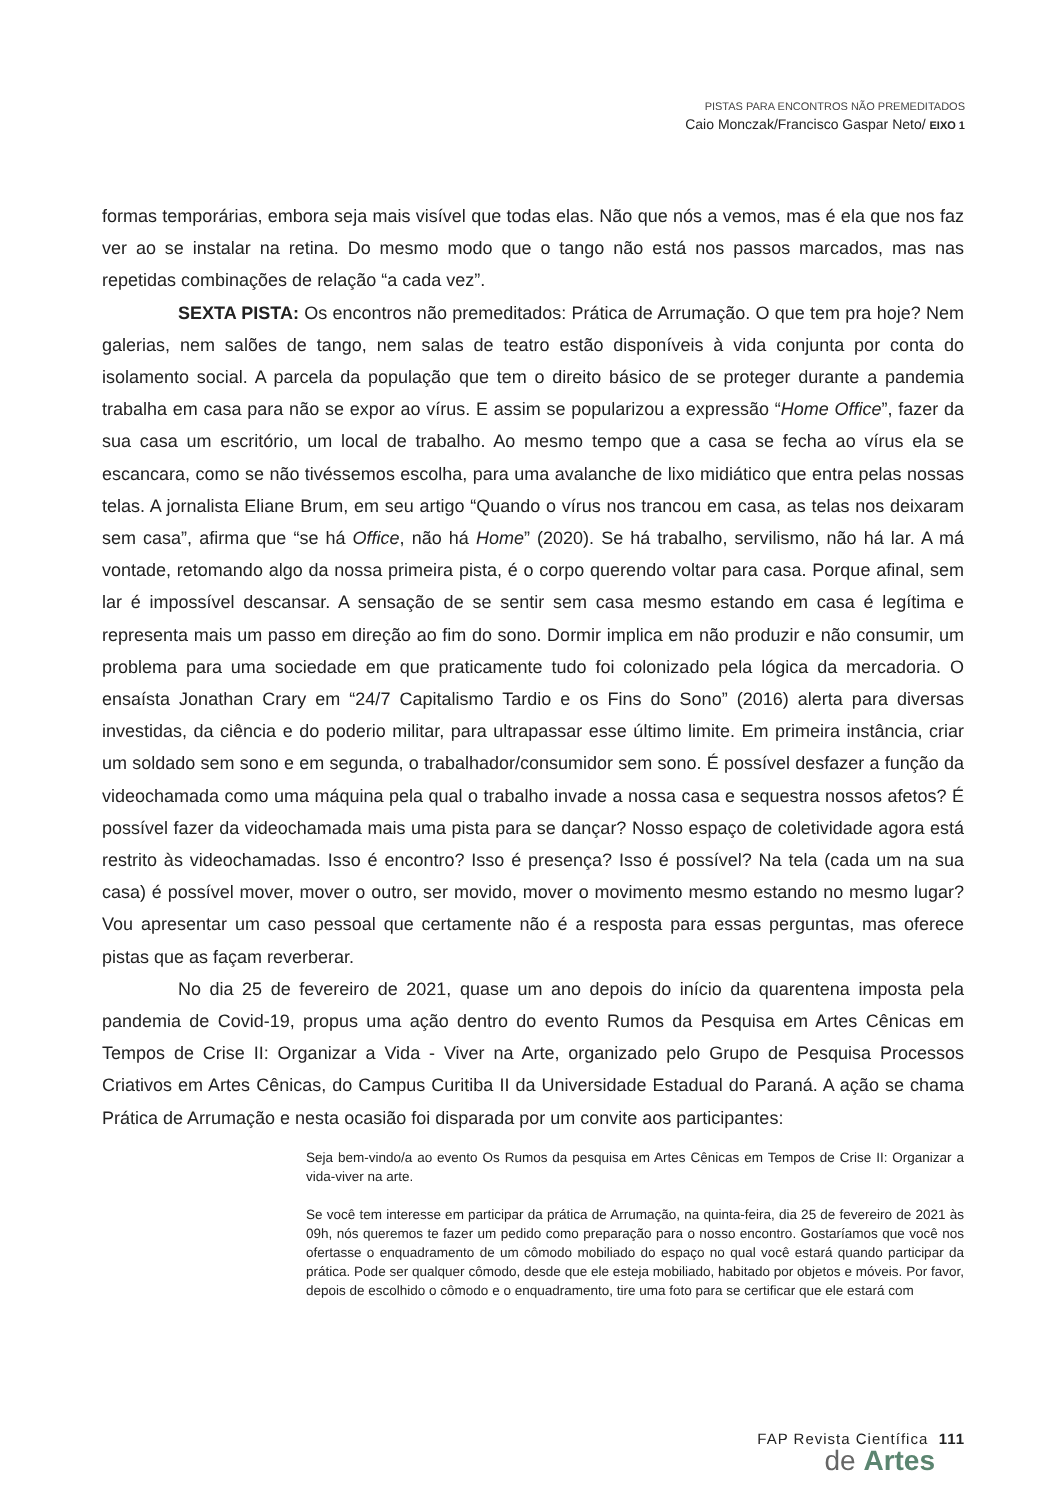PISTAS PARA ENCONTROS NÃO PREMEDITADOS
Caio Monczak/Francisco Gaspar Neto/ EIXO 1
formas temporárias, embora seja mais visível que todas elas. Não que nós a vemos, mas é ela que nos faz ver ao se instalar na retina. Do mesmo modo que o tango não está nos passos marcados, mas nas repetidas combinações de relação “a cada vez”.
SEXTA PISTA: Os encontros não premeditados: Prática de Arrumação. O que tem pra hoje? Nem galerias, nem salões de tango, nem salas de teatro estão disponíveis à vida conjunta por conta do isolamento social. A parcela da população que tem o direito básico de se proteger durante a pandemia trabalha em casa para não se expor ao vírus. E assim se popularizou a expressão “Home Office”, fazer da sua casa um escritório, um local de trabalho. Ao mesmo tempo que a casa se fecha ao vírus ela se escancara, como se não tivéssemos escolha, para uma avalanche de lixo midiático que entra pelas nossas telas. A jornalista Eliane Brum, em seu artigo “Quando o vírus nos trancou em casa, as telas nos deixaram sem casa”, afirma que “se há Office, não há Home” (2020). Se há trabalho, servilismo, não há lar. A má vontade, retomando algo da nossa primeira pista, é o corpo querendo voltar para casa. Porque afinal, sem lar é impossível descansar. A sensação de se sentir sem casa mesmo estando em casa é legítima e representa mais um passo em direção ao fim do sono. Dormir implica em não produzir e não consumir, um problema para uma sociedade em que praticamente tudo foi colonizado pela lógica da mercadoria. O ensaísta Jonathan Crary em “24/7 Capitalismo Tardio e os Fins do Sono” (2016) alerta para diversas investidas, da ciência e do poderio militar, para ultrapassar esse último limite. Em primeira instância, criar um soldado sem sono e em segunda, o trabalhador/consumidor sem sono. É possível desfazer a função da videochamada como uma máquina pela qual o trabalho invade a nossa casa e sequestra nossos afetos? É possível fazer da videochamada mais uma pista para se dançar? Nosso espaço de coletividade agora está restrito às videochamadas. Isso é encontro? Isso é presença? Isso é possível? Na tela (cada um na sua casa) é possível mover, mover o outro, ser movido, mover o movimento mesmo estando no mesmo lugar? Vou apresentar um caso pessoal que certamente não é a resposta para essas perguntas, mas oferece pistas que as façam reverberar.
No dia 25 de fevereiro de 2021, quase um ano depois do início da quarentena imposta pela pandemia de Covid-19, propus uma ação dentro do evento Rumos da Pesquisa em Artes Cênicas em Tempos de Crise II: Organizar a Vida - Viver na Arte, organizado pelo Grupo de Pesquisa Processos Criativos em Artes Cênicas, do Campus Curitiba II da Universidade Estadual do Paraná. A ação se chama Prática de Arrumação e nesta ocasião foi disparada por um convite aos participantes:
Seja bem-vindo/a ao evento Os Rumos da pesquisa em Artes Cênicas em Tempos de Crise II: Organizar a vida-viver na arte.
Se você tem interesse em participar da prática de Arrumação, na quinta-feira, dia 25 de fevereiro de 2021 às 09h, nós queremos te fazer um pedido como preparação para o nosso encontro. Gostaríamos que você nos ofertasse o enquadramento de um cômodo mobiliado do espaço no qual você estará quando participar da prática. Pode ser qualquer cômodo, desde que ele esteja mobiliado, habitado por objetos e móveis. Por favor, depois de escolhido o cômodo e o enquadramento, tire uma foto para se certificar que ele estará com
FAP Revista Científica 111
de Artes